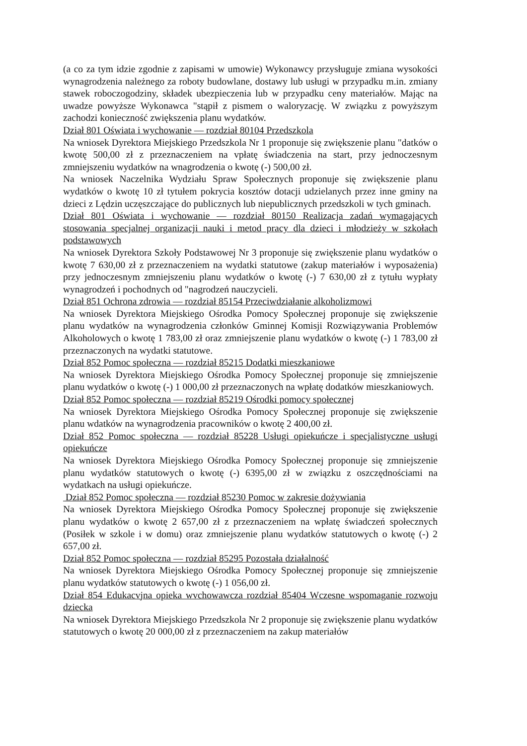(a co za tym idzie zgodnie z zapisami w umowie) Wykonawcy przysługuje zmiana wysokości wynagrodzenia należnego za roboty budowlane, dostawy lub usługi w przypadku m.in. zmiany stawek roboczogodziny, składek ubezpieczenia lub w przypadku ceny materiałów. Mając na uwadze powyższe Wykonawca "stąpił z pismem o waloryzację. W związku z powyższym zachodzi konieczność zwiększenia planu wydatków.
Dział 801 Oświata i wychowanie — rozdział 80104 Przedszkola
Na wniosek Dyrektora Miejskiego Przedszkola Nr 1 proponuje się zwiększenie planu "datków o kwotę 500,00 zł z przeznaczeniem na vpłatę świadczenia na start, przy jednoczesnym zmniejszeniu wydatków na wnagrodzenia o kwotę (-) 500,00 zł.
Na wniosek Naczelnika Wydziału Spraw Społecznych proponuje się zwiększenie planu wydatków o kwotę 10 zł tytułem pokrycia kosztów dotacji udzielanych przez inne gminy na dzieci z Lędzin uczęszczające do publicznych lub niepublicznych przedszkoli w tych gminach.
Dział 801 Oświata i wychowanie — rozdział 80150 Realizacja zadań wymagających stosowania specjalnej organizacji nauki i metod pracy dla dzieci i młodzieży w szkołach podstawowych
Na wniosek Dyrektora Szkoły Podstawowej Nr 3 proponuje się zwiększenie planu wydatków o kwotę 7 630,00 zł z przeznaczeniem na wydatki statutowe (zakup materiałów i wyposażenia) przy jednoczesnym zmniejszeniu planu wydatków o kwotę (-) 7 630,00 zł z tytułu wypłaty wynagrodzeń i pochodnych od "nagrodzeń nauczycieli.
Dział 851 Ochrona zdrowia — rozdział 85154 Przeciwdziałanie alkoholizmowi
Na wniosek Dyrektora Miejskiego Ośrodka Pomocy Społecznej proponuje się zwiększenie planu wydatków na wynagrodzenia członków Gminnej Komisji Rozwiązywania Problemów Alkoholowych o kwotę 1 783,00 zł oraz zmniejszenie planu wydatków o kwotę (-) 1 783,00 zł przeznaczonych na wydatki statutowe.
Dział 852 Pomoc społeczna — rozdział 85215 Dodatki mieszkaniowe
Na wniosek Dyrektora Miejskiego Ośrodka Pomocy Społecznej proponuje się zmniejszenie planu wydatków o kwotę (-) 1 000,00 zł przeznaczonych na wpłatę dodatków mieszkaniowych.
Dział 852 Pomoc społeczna — rozdział 85219 Ośrodki pomocy społecznej
Na wniosek Dyrektora Miejskiego Ośrodka Pomocy Społecznej proponuje się zwiększenie planu wdatków na wynagrodzenia pracowników o kwotę 2 400,00 zł.
Dział 852 Pomoc społeczna — rozdział 85228 Usługi opiekuńcze i specjalistyczne usługi opiekuńcze
Na wniosek Dyrektora Miejskiego Ośrodka Pomocy Społecznej proponuje się zmniejszenie planu wydatków statutowych o kwotę (-) 6395,00 zł w związku z oszczędnościami na wydatkach na usługi opiekuńcze.
Dział 852 Pomoc społeczna — rozdział 85230 Pomoc w zakresie dożywiania
Na wniosek Dyrektora Miejskiego Ośrodka Pomocy Społecznej proponuje się zwiększenie planu wydatków o kwotę 2 657,00 zł z przeznaczeniem na wpłatę świadczeń społecznych (Posiłek w szkole i w domu) oraz zmniejszenie planu wydatków statutowych o kwotę (-) 2 657,00 zł.
Dział 852 Pomoc społeczna — rozdział 85295 Pozostała działalność
Na wniosek Dyrektora Miejskiego Ośrodka Pomocy Społecznej proponuje się zmniejszenie planu wydatków statutowych o kwotę (-) 1 056,00 zł.
Dział 854 Edukacvjna opieka wvchowawcza rozdział 85404 Wczesne wspomaganie rozwoju dziecka
Na wniosek Dyrektora Miejskiego Przedszkola Nr 2 proponuje się zwiększenie planu wydatków statutowych o kwotę 20 000,00 zł z przeznaczeniem na zakup materiałów